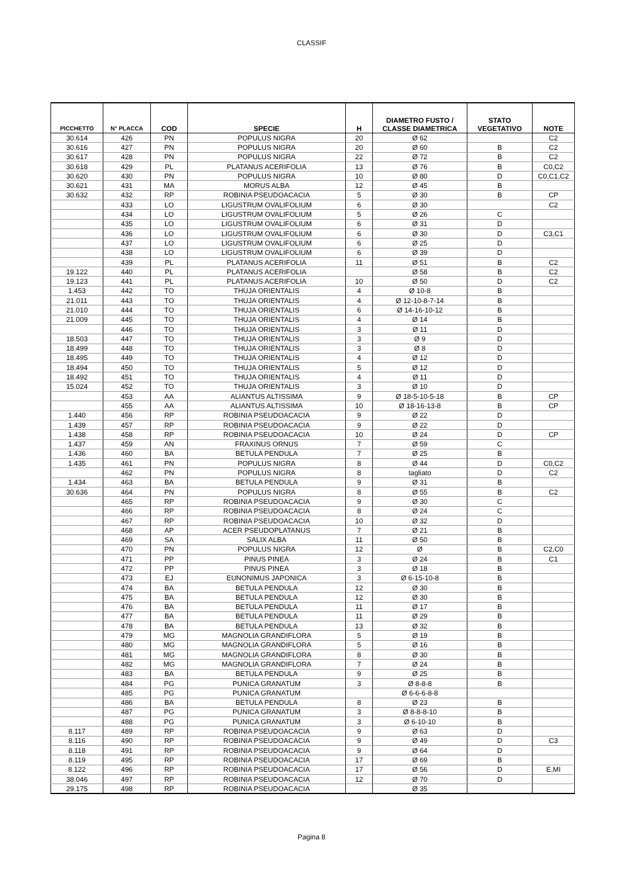CLASSIF
| PICCHETTO | N° PLACCA | COD | SPECIE | H | DIAMETRO FUSTO / CLASSE DIAMETRICA | STATO VEGETATIVO | NOTE |
| --- | --- | --- | --- | --- | --- | --- | --- |
| 30.614 | 426 | PN | POPULUS NIGRA | 20 | Ø 62 | | C2 |
| 30.616 | 427 | PN | POPULUS NIGRA | 20 | Ø 60 | B | C2 |
| 30.617 | 428 | PN | POPULUS NIGRA | 22 | Ø 72 | B | C2 |
| 30.618 | 429 | PL | PLATANUS ACERIFOLIA | 13 | Ø 76 | B | C0,C2 |
| 30.620 | 430 | PN | POPULUS NIGRA | 10 | Ø 80 | D | C0,C1,C2 |
| 30.621 | 431 | MA | MORUS ALBA | 12 | Ø 45 | B | |
| 30.632 | 432 | RP | ROBINIA PSEUDOACACIA | 5 | Ø 30 | B | CP |
| | 433 | LO | LIGUSTRUM OVALIFOLIUM | 6 | Ø 30 | | C2 |
| | 434 | LO | LIGUSTRUM OVALIFOLIUM | 5 | Ø 26 | C | |
| | 435 | LO | LIGUSTRUM OVALIFOLIUM | 6 | Ø 31 | D | |
| | 436 | LO | LIGUSTRUM OVALIFOLIUM | 6 | Ø 30 | D | C3,C1 |
| | 437 | LO | LIGUSTRUM OVALIFOLIUM | 6 | Ø 25 | D | |
| | 438 | LO | LIGUSTRUM OVALIFOLIUM | 6 | Ø 39 | D | |
| | 439 | PL | PLATANUS ACERIFOLIA | 11 | Ø 51 | B | C2 |
| 19.122 | 440 | PL | PLATANUS ACERIFOLIA | | Ø 58 | B | C2 |
| 19.123 | 441 | PL | PLATANUS ACERIFOLIA | 10 | Ø 50 | D | C2 |
| 1.453 | 442 | TO | THUJA ORIENTALIS | 4 | Ø 10-8 | B | |
| 21.011 | 443 | TO | THUJA ORIENTALIS | 4 | Ø 12-10-8-7-14 | B | |
| 21.010 | 444 | TO | THUJA ORIENTALIS | 6 | Ø 14-16-10-12 | B | |
| 21.009 | 445 | TO | THUJA ORIENTALIS | 4 | Ø 14 | B | |
| | 446 | TO | THUJA ORIENTALIS | 3 | Ø 11 | D | |
| 18.503 | 447 | TO | THUJA ORIENTALIS | 3 | Ø 9 | D | |
| 18.499 | 448 | TO | THUJA ORIENTALIS | 3 | Ø 8 | D | |
| 18.495 | 449 | TO | THUJA ORIENTALIS | 4 | Ø 12 | D | |
| 18.494 | 450 | TO | THUJA ORIENTALIS | 5 | Ø 12 | D | |
| 18.492 | 451 | TO | THUJA ORIENTALIS | 4 | Ø 11 | D | |
| 15.024 | 452 | TO | THUJA ORIENTALIS | 3 | Ø 10 | D | |
| | 453 | AA | ALIANTUS ALTISSIMA | 9 | Ø 18-5-10-5-18 | B | CP |
| | 455 | AA | ALIANTUS ALTISSIMA | 10 | Ø 18-16-13-8 | B | CP |
| 1.440 | 456 | RP | ROBINIA PSEUDOACACIA | 9 | Ø 22 | D | |
| 1.439 | 457 | RP | ROBINIA PSEUDOACACIA | 9 | Ø 22 | D | |
| 1.438 | 458 | RP | ROBINIA PSEUDOACACIA | 10 | Ø 24 | D | CP |
| 1.437 | 459 | AN | FRAXINUS ORNUS | 7 | Ø 59 | C | |
| 1.436 | 460 | BA | BETULA PENDULA | 7 | Ø 25 | B | |
| 1.435 | 461 | PN | POPULUS NIGRA | 8 | Ø 44 | D | C0,C2 |
| | 462 | PN | POPULUS NIGRA | 8 | tagliato | D | C2 |
| 1.434 | 463 | BA | BETULA PENDULA | 9 | Ø 31 | B | |
| 30.636 | 464 | PN | POPULUS NIGRA | 8 | Ø 55 | B | C2 |
| | 465 | RP | ROBINIA PSEUDOACACIA | 9 | Ø 30 | C | |
| | 466 | RP | ROBINIA PSEUDOACACIA | 8 | Ø 24 | C | |
| | 467 | RP | ROBINIA PSEUDOACACIA | 10 | Ø 32 | D | |
| | 468 | AP | ACER PSEUDOPLATANUS | 7 | Ø 21 | B | |
| | 469 | SA | SALIX ALBA | 11 | Ø 50 | B | |
| | 470 | PN | POPULUS NIGRA | 12 | Ø | B | C2,C0 |
| | 471 | PP | PINUS PINEA | 3 | Ø 24 | B | C1 |
| | 472 | PP | PINUS PINEA | 3 | Ø 18 | B | |
| | 473 | EJ | EUNONIMUS JAPONICA | 3 | Ø 6-15-10-8 | B | |
| | 474 | BA | BETULA PENDULA | 12 | Ø 30 | B | |
| | 475 | BA | BETULA PENDULA | 12 | Ø 30 | B | |
| | 476 | BA | BETULA PENDULA | 11 | Ø 17 | B | |
| | 477 | BA | BETULA PENDULA | 11 | Ø 29 | B | |
| | 478 | BA | BETULA PENDULA | 13 | Ø 32 | B | |
| | 479 | MG | MAGNOLIA GRANDIFLORA | 5 | Ø 19 | B | |
| | 480 | MG | MAGNOLIA GRANDIFLORA | 5 | Ø 16 | B | |
| | 481 | MG | MAGNOLIA GRANDIFLORA | 8 | Ø 30 | B | |
| | 482 | MG | MAGNOLIA GRANDIFLORA | 7 | Ø 24 | B | |
| | 483 | BA | BETULA PENDULA | 9 | Ø 25 | B | |
| | 484 | PG | PUNICA GRANATUM | 3 | Ø 8-8-8 | B | |
| | 485 | PG | PUNICA GRANATUM | | Ø 6-6-6-8-8 | | |
| | 486 | BA | BETULA PENDULA | 8 | Ø 23 | B | |
| | 487 | PG | PUNICA GRANATUM | 3 | Ø 8-8-8-10 | B | |
| | 488 | PG | PUNICA GRANATUM | 3 | Ø 6-10-10 | B | |
| 8.117 | 489 | RP | ROBINIA PSEUDOACACIA | 9 | Ø 63 | D | |
| 8.116 | 490 | RP | ROBINIA PSEUDOACACIA | 9 | Ø 49 | D | C3 |
| 8.118 | 491 | RP | ROBINIA PSEUDOACACIA | 9 | Ø 64 | D | |
| 8.119 | 495 | RP | ROBINIA PSEUDOACACIA | 17 | Ø 69 | B | |
| 8.122 | 496 | RP | ROBINIA PSEUDOACACIA | 17 | Ø 56 | D | E,MI |
| 38.046 | 497 | RP | ROBINIA PSEUDOACACIA | 12 | Ø 70 | D | |
| 29.175 | 498 | RP | ROBINIA PSEUDOACACIA | | Ø 35 | | |
Pagina 8